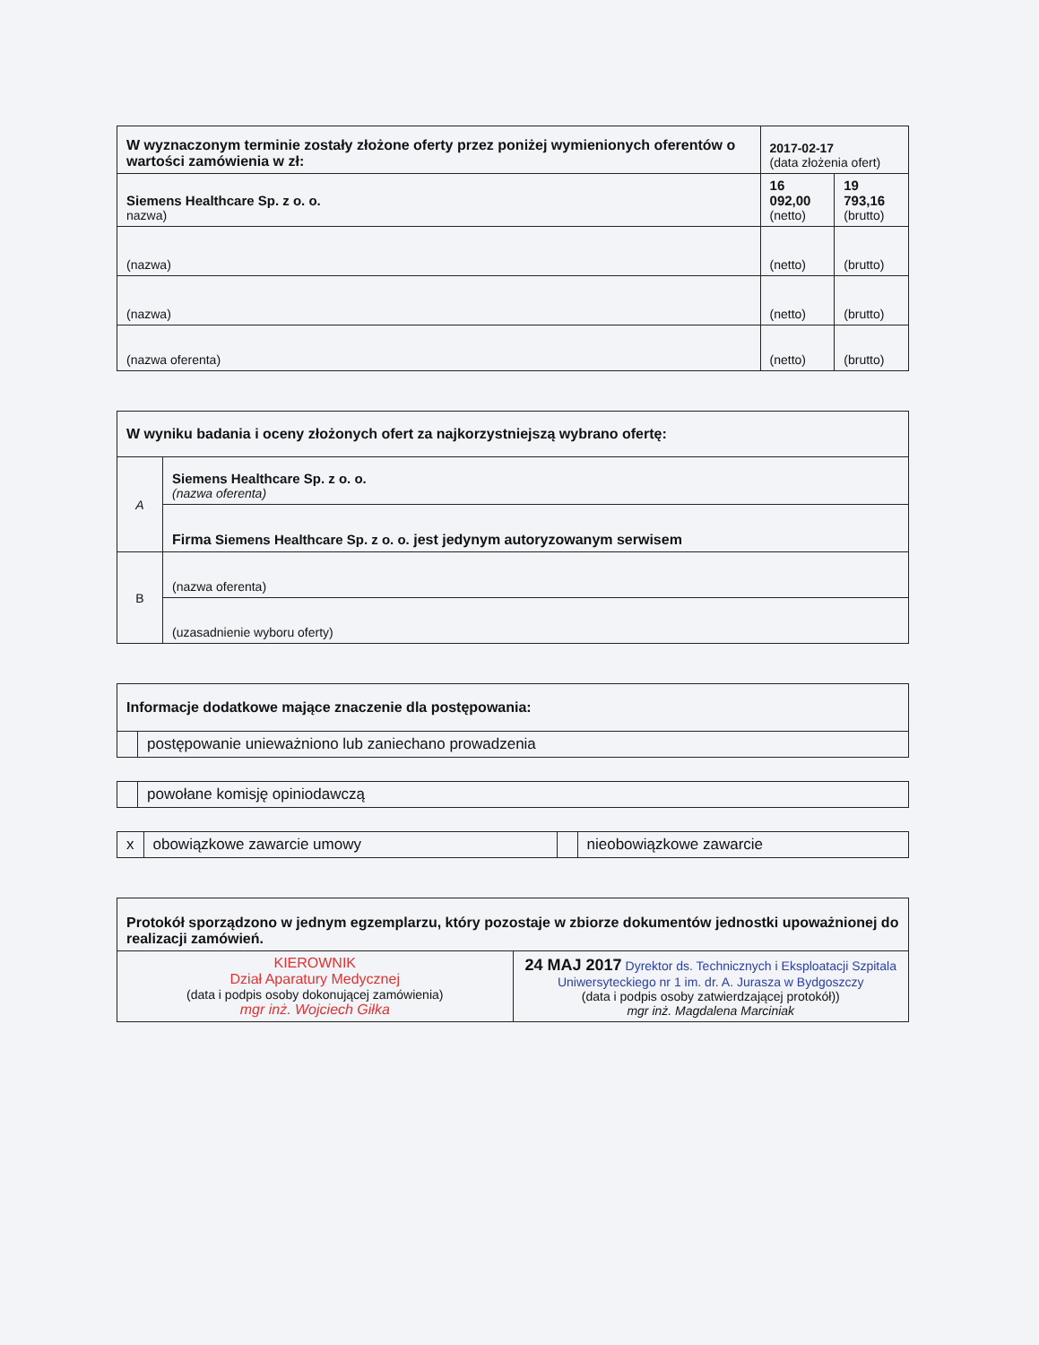| W wyznaczonym terminie zostały złożone oferty przez poniżej wymienionych oferentów o wartości zamówienia w zł: | 2017-02-17 (data złożenia ofert) | |
| Siemens Healthcare Sp. z o. o. nazwa) | 16 092,00 (netto) | 19 793,16 (brutto) |
| (nazwa) | (netto) | (brutto) |
| (nazwa) | (netto) | (brutto) |
| (nazwa oferenta) | (netto) | (brutto) |
| W wyniku badania i oceny złożonych ofert za najkorzystniejszą wybrano ofertę: | |
| A | Siemens Healthcare Sp. z o. o. (nazwa oferenta) |
| | Firma Siemens Healthcare Sp. z o. o. jest jedynym autoryzowanym serwisem |
| B | (nazwa oferenta) |
| | (uzasadnienie wyboru oferty) |
| Informacje dodatkowe mające znaczenie dla postępowania: | |
| | postępowanie unieważniono lub zaniechano prowadzenia |
| | powołane komisję opiniodawczą |
| x | obowiązkowe zawarcie umowy | | nieobowiązkowe zawarcie |
| Protokół sporządzono w jednym egzemplarzu, który pozostaje w zbiorze dokumentów jednostki upoważnionej do realizacji zamówień. | |
| KIEROWNIK Dział Aparatury Medycznej (data i podpis osoby dokonującej zamówienia) mgr inż. Wojciech Giłka | 24 MAJ 2017 Dyrektor ds. Technicznych i Eksploatacji Szpitala Uniwersyteckiego nr 1 im. dr. A. Jurasza w Bydgoszczy (data i podpis osoby zatwierdzającej protokół)) mgr inż. Magdalena Marciniak |